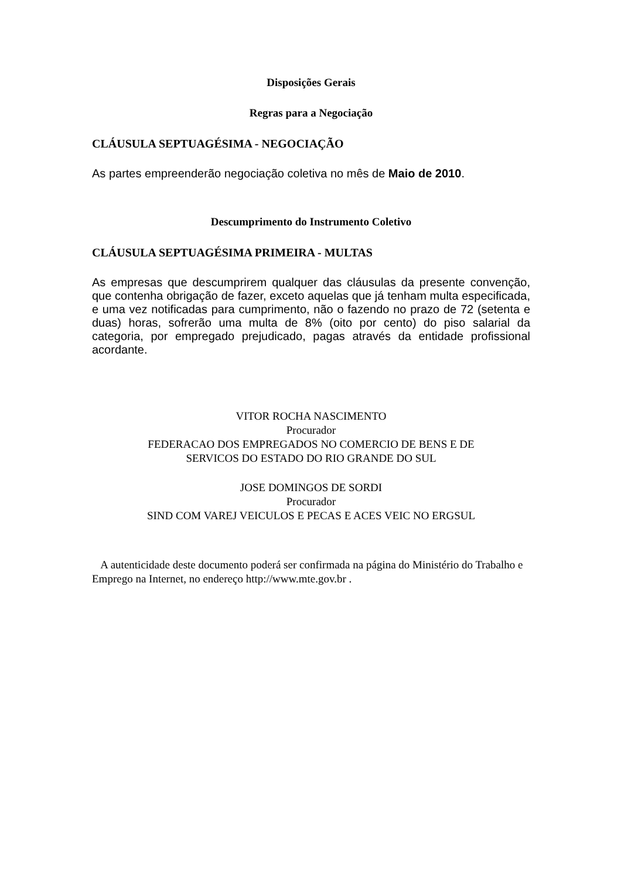Disposições Gerais
Regras para a Negociação
CLÁUSULA SEPTUAGÉSIMA - NEGOCIAÇÃO
As partes empreenderão negociação coletiva no mês de Maio de 2010.
Descumprimento do Instrumento Coletivo
CLÁUSULA SEPTUAGÉSIMA PRIMEIRA - MULTAS
As empresas que descumprirem qualquer das cláusulas da presente convenção, que contenha obrigação de fazer, exceto aquelas que já tenham multa especificada, e uma vez notificadas para cumprimento, não o fazendo no prazo de 72 (setenta e duas) horas, sofrerão uma multa de 8% (oito por cento) do piso salarial da categoria, por empregado prejudicado, pagas através da entidade profissional acordante.
VITOR ROCHA NASCIMENTO
Procurador
FEDERACAO DOS EMPREGADOS NO COMERCIO DE BENS E DE
SERVICOS DO ESTADO DO RIO GRANDE DO SUL
JOSE DOMINGOS DE SORDI
Procurador
SIND COM VAREJ VEICULOS E PECAS E ACES VEIC NO ERGSUL
A autenticidade deste documento poderá ser confirmada na página do Ministério do Trabalho e Emprego na Internet, no endereço http://www.mte.gov.br .